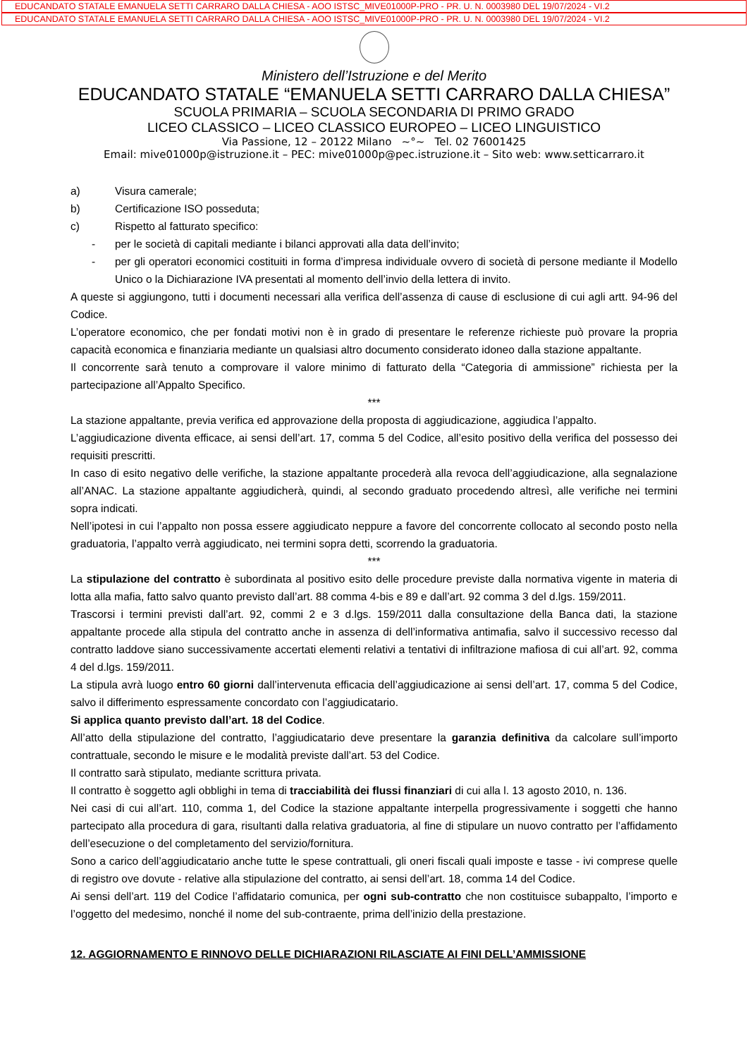EDUCANDATO STATALE EMANUELA SETTI CARRARO DALLA CHIESA - AOO ISTSC_MIVE01000P-PRO - PR. U. N. 0003980 DEL 19/07/2024 - VI.2
EDUCANDATO STATALE EMANUELA SETTI CARRARO DALLA CHIESA - AOO ISTSC_MIVE01000P-PRO - PR. U. N. 0003980 DEL 19/07/2024 - VI.2
Ministero dell’Istruzione e del Merito
EDUCANDATO STATALE “EMANUELA SETTI CARRARO DALLA CHIESA”
SCUOLA PRIMARIA – SCUOLA SECONDARIA DI PRIMO GRADO
LICEO CLASSICO – LICEO CLASSICO EUROPEO – LICEO LINGUISTICO
Via Passione, 12 – 20122 Milano ~°~ Tel. 02 76001425
Email: mive01000p@istruzione.it – PEC: mive01000p@pec.istruzione.it – Sito web: www.setticarraro.it
a) Visura camerale;
b) Certificazione ISO posseduta;
c) Rispetto al fatturato specifico:
- per le società di capitali mediante i bilanci approvati alla data dell’invito;
- per gli operatori economici costituiti in forma d’impresa individuale ovvero di società di persone mediante il Modello Unico o la Dichiarazione IVA presentati al momento dell’invio della lettera di invito.
A queste si aggiungono, tutti i documenti necessari alla verifica dell’assenza di cause di esclusione di cui agli artt. 94-96 del Codice.
L’operatore economico, che per fondati motivi non è in grado di presentare le referenze richieste può provare la propria capacità economica e finanziaria mediante un qualsiasi altro documento considerato idoneo dalla stazione appaltante.
Il concorrente sarà tenuto a comprovare il valore minimo di fatturato della “Categoria di ammissione” richiesta per la partecipazione all’Appalto Specifico.
***
La stazione appaltante, previa verifica ed approvazione della proposta di aggiudicazione, aggiudica l’appalto.
L’aggiudicazione diventa efficace, ai sensi dell’art. 17, comma 5 del Codice, all’esito positivo della verifica del possesso dei requisiti prescritti.
In caso di esito negativo delle verifiche, la stazione appaltante procederà alla revoca dell’aggiudicazione, alla segnalazione all’ANAC. La stazione appaltante aggiudicherà, quindi, al secondo graduato procedendo altresì, alle verifiche nei termini sopra indicati.
Nell’ipotesi in cui l’appalto non possa essere aggiudicato neppure a favore del concorrente collocato al secondo posto nella graduatoria, l’appalto verrà aggiudicato, nei termini sopra detti, scorrendo la graduatoria.
***
La stipulazione del contratto è subordinata al positivo esito delle procedure previste dalla normativa vigente in materia di lotta alla mafia, fatto salvo quanto previsto dall’art. 88 comma 4-bis e 89 e dall’art. 92 comma 3 del d.lgs. 159/2011.
Trascorsi i termini previsti dall’art. 92, commi 2 e 3 d.lgs. 159/2011 dalla consultazione della Banca dati, la stazione appaltante procede alla stipula del contratto anche in assenza di dell’informativa antimafia, salvo il successivo recesso dal contratto laddove siano successivamente accertati elementi relativi a tentativi di infiltrazione mafiosa di cui all’art. 92, comma 4 del d.lgs. 159/2011.
La stipula avrà luogo entro 60 giorni dall’intervenuta efficacia dell’aggiudicazione ai sensi dell’art. 17, comma 5 del Codice, salvo il differimento espressamente concordato con l’aggiudicatario.
Si applica quanto previsto dall’art. 18 del Codice.
All’atto della stipulazione del contratto, l’aggiudicatario deve presentare la garanzia definitiva da calcolare sull’importo contrattuale, secondo le misure e le modalità previste dall’art. 53 del Codice.
Il contratto sarà stipulato, mediante scrittura privata.
Il contratto è soggetto agli obblighi in tema di tracciabilità dei flussi finanziari di cui alla l. 13 agosto 2010, n. 136.
Nei casi di cui all’art. 110, comma 1, del Codice la stazione appaltante interpella progressivamente i soggetti che hanno partecipato alla procedura di gara, risultanti dalla relativa graduatoria, al fine di stipulare un nuovo contratto per l’affidamento dell’esecuzione o del completamento del servizio/fornitura.
Sono a carico dell’aggiudicatario anche tutte le spese contrattuali, gli oneri fiscali quali imposte e tasse - ivi comprese quelle di registro ove dovute - relative alla stipulazione del contratto, ai sensi dell’art. 18, comma 14 del Codice.
Ai sensi dell’art. 119 del Codice l’affidatario comunica, per ogni sub-contratto che non costituisce subappalto, l’importo e l’oggetto del medesimo, nonché il nome del sub-contraente, prima dell’inizio della prestazione.
12. AGGIORNAMENTO E RINNOVO DELLE DICHIARAZIONI RILASCIATE AI FINI DELL’AMMISSIONE